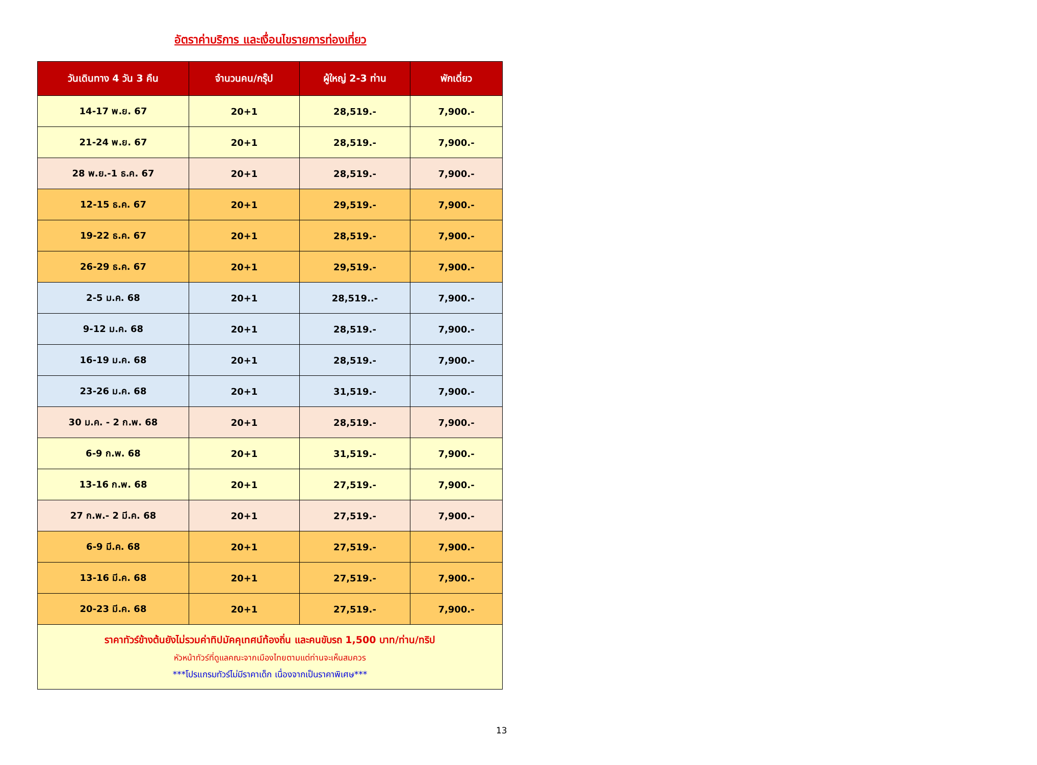อัตราค่าบริการ และเงื่อนไขรายการท่องเที่ยว
| วันเดินทาง 4 วัน 3 คืน | จำนวนคน/กรุ๊ป | ผู้ใหญ่ 2-3 ท่าน | พักเดี่ยว |
| --- | --- | --- | --- |
| 14-17 พ.ย. 67 | 20+1 | 28,519.- | 7,900.- |
| 21-24 พ.ย. 67 | 20+1 | 28,519.- | 7,900.- |
| 28 พ.ย.-1 ธ.ค. 67 | 20+1 | 28,519.- | 7,900.- |
| 12-15 ธ.ค. 67 | 20+1 | 29,519.- | 7,900.- |
| 19-22 ธ.ค. 67 | 20+1 | 28,519.- | 7,900.- |
| 26-29 ธ.ค. 67 | 20+1 | 29,519.- | 7,900.- |
| 2-5 ม.ค. 68 | 20+1 | 28,519..- | 7,900.- |
| 9-12 ม.ค. 68 | 20+1 | 28,519.- | 7,900.- |
| 16-19 ม.ค. 68 | 20+1 | 28,519.- | 7,900.- |
| 23-26 ม.ค. 68 | 20+1 | 31,519.- | 7,900.- |
| 30 ม.ค. - 2 ก.พ. 68 | 20+1 | 28,519.- | 7,900.- |
| 6-9 ก.พ. 68 | 20+1 | 31,519.- | 7,900.- |
| 13-16 ก.พ. 68 | 20+1 | 27,519.- | 7,900.- |
| 27 ก.พ.- 2 มี.ค. 68 | 20+1 | 27,519.- | 7,900.- |
| 6-9 มี.ค. 68 | 20+1 | 27,519.- | 7,900.- |
| 13-16 มี.ค. 68 | 20+1 | 27,519.- | 7,900.- |
| 20-23 มี.ค. 68 | 20+1 | 27,519.- | 7,900.- |
| ราคาทัวร์ข้างต้นยังไม่รวมค่าทิปมัคคุเทศน์ท้องถิ่น และคนขับรถ 1,500 บาท/ท่าน/ทริป หัวหน้าทัวร์ที่ดูแลคณะจากเมืองไทยตามแต่ท่านจะเห็นสมควร ***โปรแกรมทัวร์ไม่มีราคาเด็ก เนื่องจากเป็นราคาพิเศษ*** | | | |
13